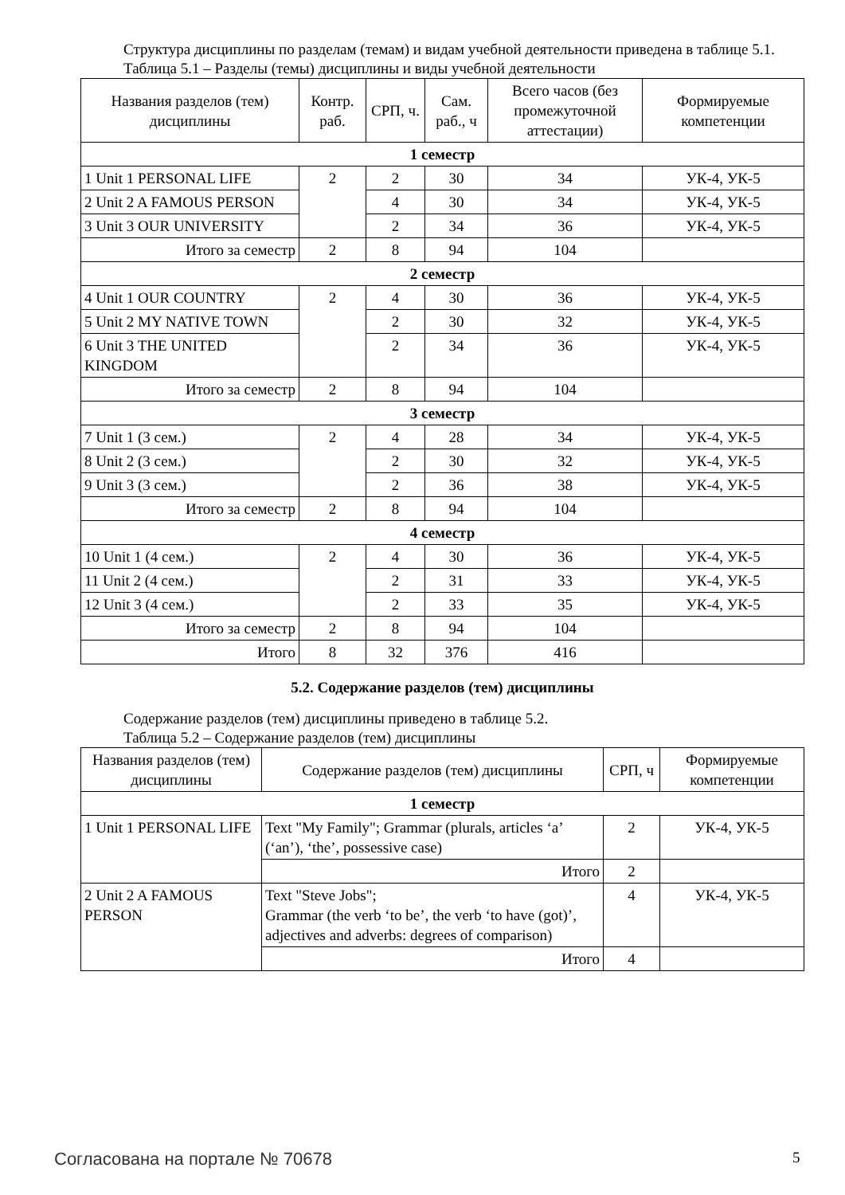Структура дисциплины по разделам (темам) и видам учебной деятельности приведена в таблице 5.1.
Таблица 5.1 – Разделы (темы) дисциплины и виды учебной деятельности
| Названия разделов (тем) дисциплины | Контр. раб. | СРП, ч. | Сам. раб., ч | Всего часов (без промежуточной аттестации) | Формируемые компетенции |
| --- | --- | --- | --- | --- | --- |
| 1 семестр | | | | | |
| 1 Unit 1 PERSONAL LIFE | 2 | 2 | 30 | 34 | УК-4, УК-5 |
| 2 Unit 2 A FAMOUS PERSON | | 4 | 30 | 34 | УК-4, УК-5 |
| 3 Unit 3 OUR UNIVERSITY | | 2 | 34 | 36 | УК-4, УК-5 |
| Итого за семестр | 2 | 8 | 94 | 104 | |
| 2 семестр | | | | | |
| 4 Unit 1 OUR COUNTRY | 2 | 4 | 30 | 36 | УК-4, УК-5 |
| 5 Unit 2 MY NATIVE TOWN | | 2 | 30 | 32 | УК-4, УК-5 |
| 6 Unit 3 THE UNITED KINGDOM | | 2 | 34 | 36 | УК-4, УК-5 |
| Итого за семестр | 2 | 8 | 94 | 104 | |
| 3 семестр | | | | | |
| 7 Unit 1 (3 сем.) | 2 | 4 | 28 | 34 | УК-4, УК-5 |
| 8 Unit 2 (3 сем.) | | 2 | 30 | 32 | УК-4, УК-5 |
| 9 Unit 3 (3 сем.) | | 2 | 36 | 38 | УК-4, УК-5 |
| Итого за семестр | 2 | 8 | 94 | 104 | |
| 4 семестр | | | | | |
| 10 Unit 1 (4 сем.) | 2 | 4 | 30 | 36 | УК-4, УК-5 |
| 11 Unit 2 (4 сем.) | | 2 | 31 | 33 | УК-4, УК-5 |
| 12 Unit 3 (4 сем.) | | 2 | 33 | 35 | УК-4, УК-5 |
| Итого за семестр | 2 | 8 | 94 | 104 | |
| Итого | 8 | 32 | 376 | 416 | |
5.2. Содержание разделов (тем) дисциплины
Содержание разделов (тем) дисциплины приведено в таблице 5.2.
Таблица 5.2 – Содержание разделов (тем) дисциплины
| Названия разделов (тем) дисциплины | Содержание разделов (тем) дисциплины | СРП, ч | Формируемые компетенции |
| --- | --- | --- | --- |
| 1 семестр | | | |
| 1 Unit 1 PERSONAL LIFE | Text "My Family"; Grammar (plurals, articles ‘a’ (‘an’), ‘the’, possessive case) | 2 | УК-4, УК-5 |
| | Итого | 2 | |
| 2 Unit 2 A FAMOUS PERSON | Text "Steve Jobs"; Grammar (the verb ‘to be’, the verb ‘to have (got)’, adjectives and adverbs: degrees of comparison) | 4 | УК-4, УК-5 |
| | Итого | 4 | |
Согласована на портале № 70678 5